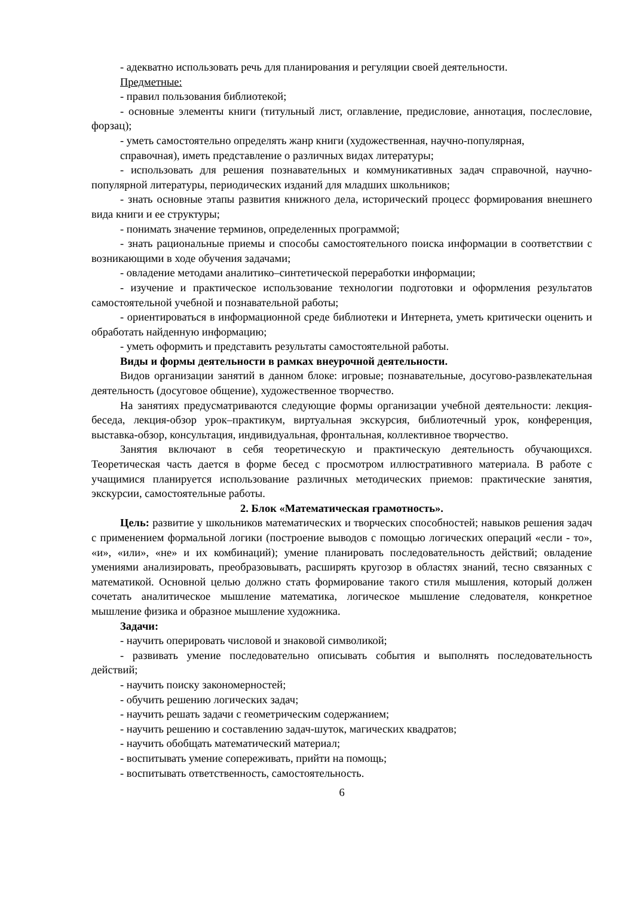- адекватно использовать речь для планирования и регуляции своей деятельности.
Предметные:
- правил пользования библиотекой;
- основные элементы книги (титульный лист, оглавление, предисловие, аннотация, послесловие, форзац);
- уметь самостоятельно определять жанр книги (художественная, научно-популярная,
справочная), иметь представление о различных видах литературы;
- использовать для решения познавательных и коммуникативных задач справочной, научно-популярной литературы, периодических изданий для младших школьников;
- знать основные этапы развития книжного дела, исторический процесс формирования внешнего вида книги и ее структуры;
- понимать значение терминов, определенных программой;
- знать рациональные приемы и способы самостоятельного поиска информации в соответствии с возникающими в ходе обучения задачами;
- овладение методами аналитико–синтетической переработки информации;
- изучение и практическое использование технологии подготовки и оформления результатов самостоятельной учебной и познавательной работы;
- ориентироваться в информационной среде библиотеки и Интернета, уметь критически оценить и обработать найденную информацию;
- уметь оформить и представить результаты самостоятельной работы.
Виды и формы деятельности в рамках внеурочной деятельности.
Видов организации занятий в данном блоке: игровые; познавательные, досугово-развлекательная деятельность (досуговое общение), художественное творчество.
На занятиях предусматриваются следующие формы организации учебной деятельности: лекция-беседа, лекция-обзор урок–практикум, виртуальная экскурсия, библиотечный урок, конференция, выставка-обзор, консультация, индивидуальная, фронтальная, коллективное творчество.
Занятия включают в себя теоретическую и практическую деятельность обучающихся. Теоретическая часть дается в форме бесед с просмотром иллюстративного материала. В работе с учащимися планируется использование различных методических приемов: практические занятия, экскурсии, самостоятельные работы.
2. Блок «Математическая грамотность».
Цель: развитие у школьников математических и творческих способностей; навыков решения задач с применением формальной логики (построение выводов с помощью логических операций «если - то», «и», «или», «не» и их комбинаций); умение планировать последовательность действий; овладение умениями анализировать, преобразовывать, расширять кругозор в областях знаний, тесно связанных с математикой. Основной целью должно стать формирование такого стиля мышления, который должен сочетать аналитическое мышление математика, логическое мышление следователя, конкретное мышление физика и образное мышление художника.
Задачи:
- научить оперировать числовой и знаковой символикой;
- развивать умение последовательно описывать события и выполнять последовательность действий;
- научить поиску закономерностей;
- обучить решению логических задач;
- научить решать задачи с геометрическим содержанием;
- научить решению и составлению задач-шуток, магических квадратов;
- научить обобщать математический материал;
- воспитывать умение сопереживать, прийти на помощь;
- воспитывать ответственность, самостоятельность.
6